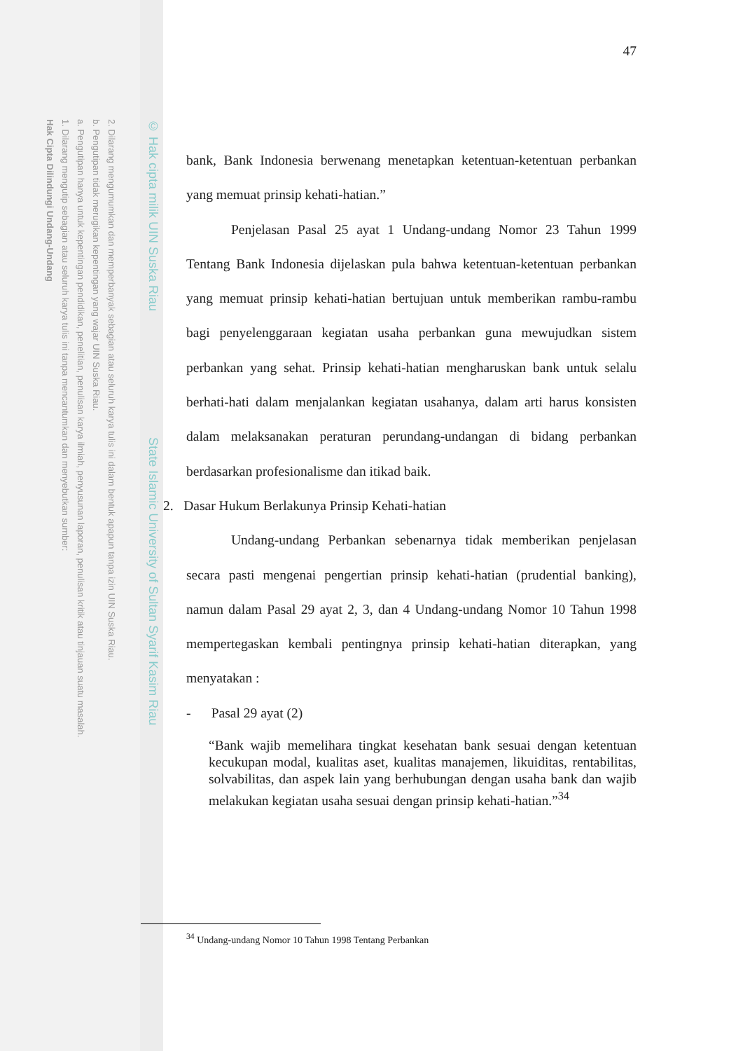2. Dilarang mengumumkan dan memperbanyak sebagian atau seluruh karya tulis ini dalam bentuk apapun tanpa izin UIN Suska Riau.
b. Pengutipan tidak merugikan kepentingan yang wajar UIN Suska Riau.
a. Pengutipan hanya untuk kepentingan pendidikan, penelitian, penulisan karya ilmiah, penyusunan laporan, penulisan kritik atau tinjauan suatu masalah.
1. Dilarang mengutip sebagian atau seluruh karya tulis ini tanpa mencantumkan dan menyebutkan sumber:
Hak Cipta Dilindungi Undang-Undang
© Hak cipta milik UIN Suska Riau State Islamic University of Sultan Syarif Kasim Riau
47
bank, Bank Indonesia berwenang menetapkan ketentuan-ketentuan perbankan yang memuat prinsip kehati-hatian.”
Penjelasan Pasal 25 ayat 1 Undang-undang Nomor 23 Tahun 1999 Tentang Bank Indonesia dijelaskan pula bahwa ketentuan-ketentuan perbankan yang memuat prinsip kehati-hatian bertujuan untuk memberikan rambu-rambu bagi penyelenggaraan kegiatan usaha perbankan guna mewujudkan sistem perbankan yang sehat. Prinsip kehati-hatian mengharuskan bank untuk selalu berhati-hati dalam menjalankan kegiatan usahanya, dalam arti harus konsisten dalam melaksanakan peraturan perundang-undangan di bidang perbankan berdasarkan profesionalisme dan itikad baik.
2. Dasar Hukum Berlakunya Prinsip Kehati-hatian
Undang-undang Perbankan sebenarnya tidak memberikan penjelasan secara pasti mengenai pengertian prinsip kehati-hatian (prudential banking), namun dalam Pasal 29 ayat 2, 3, dan 4 Undang-undang Nomor 10 Tahun 1998 mempertegaskan kembali pentingnya prinsip kehati-hatian diterapkan, yang menyatakan :
- Pasal 29 ayat (2)
“Bank wajib memelihara tingkat kesehatan bank sesuai dengan ketentuan kecukupan modal, kualitas aset, kualitas manajemen, likuiditas, rentabilitas, solvabilitas, dan aspek lain yang berhubungan dengan usaha bank dan wajib melakukan kegiatan usaha sesuai dengan prinsip kehati-hatian.”<sup>34</sup>
<sup>34</sup> Undang-undang Nomor 10 Tahun 1998 Tentang Perbankan